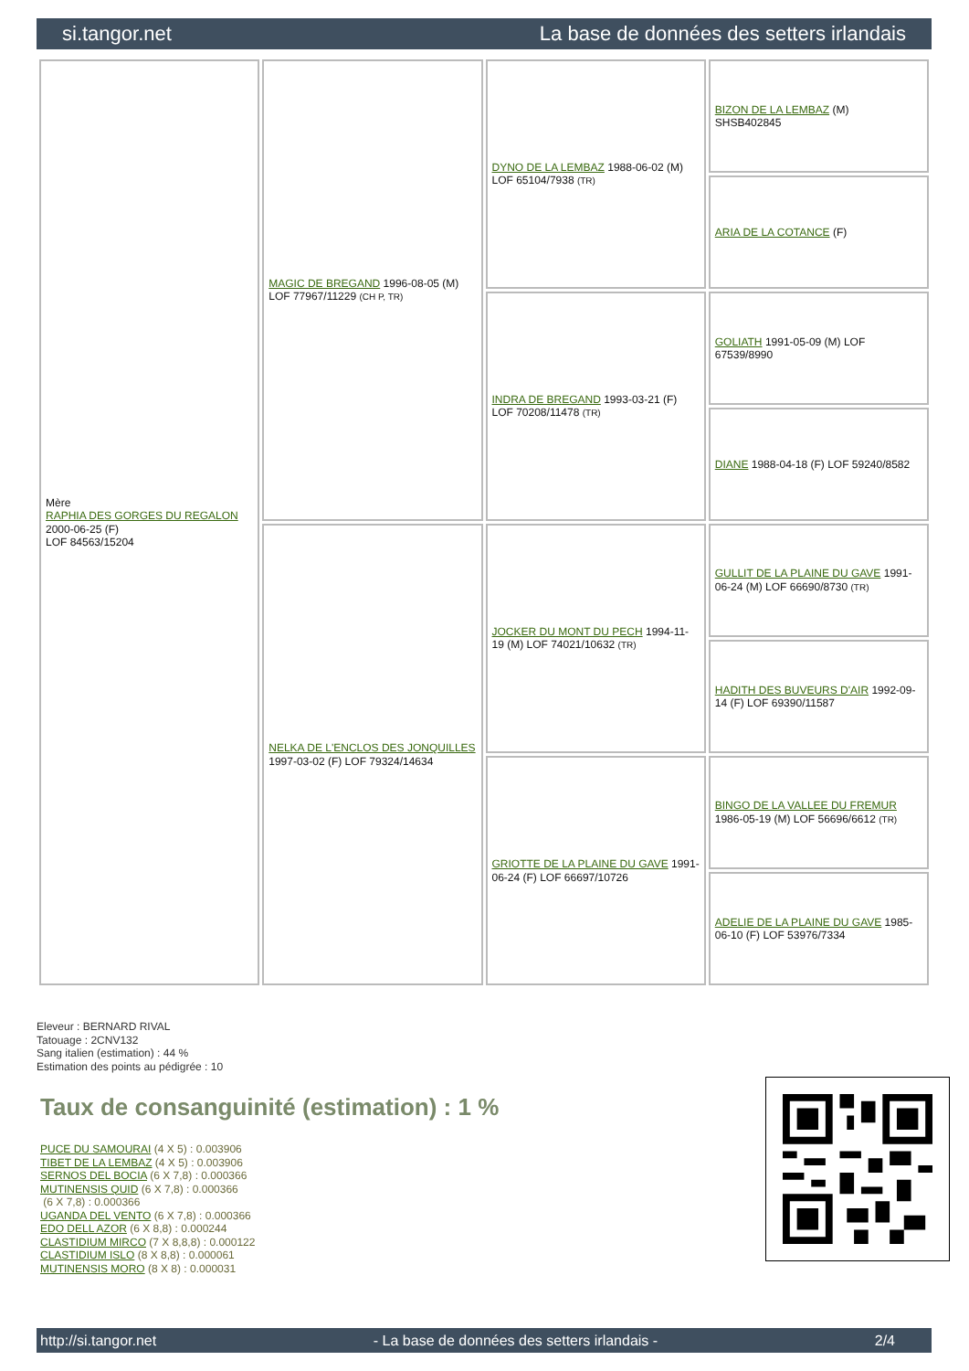si.tangor.net La base de données des setters irlandais
| Mère RAPHIA DES GORGES DU REGALON 2000-06-25 (F) LOF 84563/15204 | MAGIC DE BREGAND 1996-08-05 (M) LOF 77967/11229 (CH P, TR) | DYNO DE LA LEMBAZ 1988-06-02 (M) LOF 65104/7938 (TR) | BIZON DE LA LEMBAZ (M) SHSB402845 |
| | | | ARIA DE LA COTANCE (F) |
| | | INDRA DE BREGAND 1993-03-21 (F) LOF 70208/11478 (TR) | GOLIATH 1991-05-09 (M) LOF 67539/8990 |
| | | | DIANE 1988-04-18 (F) LOF 59240/8582 |
| | NELKA DE L'ENCLOS DES JONQUILLES 1997-03-02 (F) LOF 79324/14634 | JOCKER DU MONT DU PECH 1994-11-19 (M) LOF 74021/10632 (TR) | GULLIT DE LA PLAINE DU GAVE 1991-06-24 (M) LOF 66690/8730 (TR) |
| | | | HADITH DES BUVEURS D'AIR 1992-09-14 (F) LOF 69390/11587 |
| | | GRIOTTE DE LA PLAINE DU GAVE 1991-06-24 (F) LOF 66697/10726 | BINGO DE LA VALLEE DU FREMUR 1986-05-19 (M) LOF 56696/6612 (TR) |
| | | | ADELIE DE LA PLAINE DU GAVE 1985-06-10 (F) LOF 53976/7334 |
Eleveur : BERNARD RIVAL
Tatouage : 2CNV132
Sang italien (estimation) : 44 %
Estimation des points au pédigrée : 10
Taux de consanguinité (estimation) : 1 %
PUCE DU SAMOURAI (4 X 5) : 0.003906
TIBET DE LA LEMBAZ (4 X 5) : 0.003906
SERNOS DEL BOCIA (6 X 7,8) : 0.000366
MUTINENSIS QUID (6 X 7,8) : 0.000366
(6 X 7,8) : 0.000366
UGANDA DEL VENTO (6 X 7,8) : 0.000366
EDO DELL AZOR (6 X 8,8) : 0.000244
CLASTIDIUM MIRCO (7 X 8,8,8) : 0.000122
CLASTIDIUM ISLO (8 X 8,8) : 0.000061
MUTINENSIS MORO (8 X 8) : 0.000031
http://si.tangor.net - La base de données des setters irlandais - 2/4